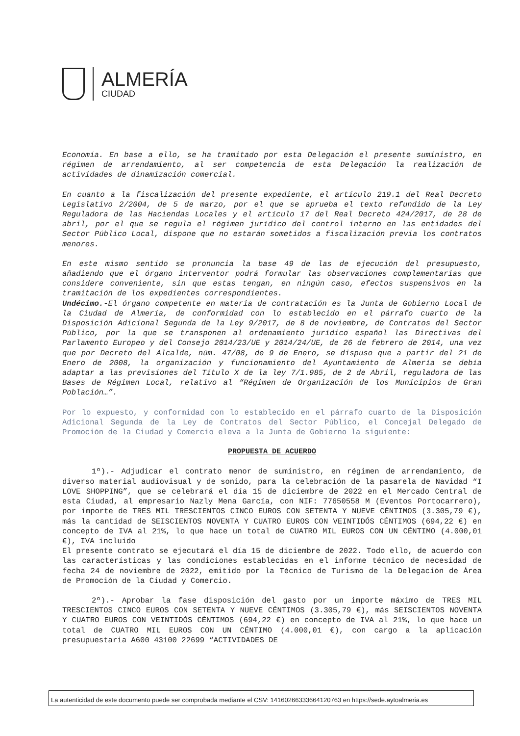ALMERÍA
CIUDAD
Economía. En base a ello, se ha tramitado por esta Delegación el presente suministro, en régimen de arrendamiento, al ser competencia de esta Delegación la realización de actividades de dinamización comercial.
En cuanto a la fiscalización del presente expediente, el artículo 219.1 del Real Decreto Legislativo 2/2004, de 5 de marzo, por el que se aprueba el texto refundido de la Ley Reguladora de las Haciendas Locales y el artículo 17 del Real Decreto 424/2017, de 28 de abril, por el que se regula el régimen jurídico del control interno en las entidades del Sector Público Local, dispone que no estarán sometidos a fiscalización previa los contratos menores.
En este mismo sentido se pronuncia la base 49 de las de ejecución del presupuesto, añadiendo que el órgano interventor podrá formular las observaciones complementarias que considere conveniente, sin que estas tengan, en ningún caso, efectos suspensivos en la tramitación de los expedientes correspondientes.
Undécimo.-El órgano competente en materia de contratación es la Junta de Gobierno Local de la Ciudad de Almería, de conformidad con lo establecido en el párrafo cuarto de la Disposición Adicional Segunda de la Ley 9/2017, de 8 de noviembre, de Contratos del Sector Público, por la que se transponen al ordenamiento jurídico español las Directivas del Parlamento Europeo y del Consejo 2014/23/UE y 2014/24/UE, de 26 de febrero de 2014, una vez que por Decreto del Alcalde, núm. 47/08, de 9 de Enero, se dispuso que a partir del 21 de Enero de 2008, la organización y funcionamiento del Ayuntamiento de Almería se debía adaptar a las previsiones del Título X de la ley 7/1.985, de 2 de Abril, reguladora de las Bases de Régimen Local, relativo al “Régimen de Organización de los Municipios de Gran Población…”.
Por lo expuesto, y conformidad con lo establecido en el párrafo cuarto de la Disposición Adicional Segunda de la Ley de Contratos del Sector Público, el Concejal Delegado de Promoción de la Ciudad y Comercio eleva a la Junta de Gobierno la siguiente:
PROPUESTA DE ACUERDO
1º).- Adjudicar el contrato menor de suministro, en régimen de arrendamiento, de diverso material audiovisual y de sonido, para la celebración de la pasarela de Navidad “I LOVE SHOPPING”, que se celebrará el día 15 de diciembre de 2022 en el Mercado Central de esta Ciudad, al empresario Nazly Mena García, con NIF: 77650558 M (Eventos Portocarrero), por importe de TRES MIL TRESCIENTOS CINCO EUROS CON SETENTA Y NUEVE CÉNTIMOS (3.305,79 €), más la cantidad de SEISCIENTOS NOVENTA Y CUATRO EUROS CON VEINTIDÓS CÉNTIMOS (694,22 €) en concepto de IVA al 21%, lo que hace un total de CUATRO MIL EUROS CON UN CÉNTIMO (4.000,01 €), IVA incluido
El presente contrato se ejecutará el día 15 de diciembre de 2022. Todo ello, de acuerdo con las características y las condiciones establecidas en el informe técnico de necesidad de fecha 24 de noviembre de 2022, emitido por la Técnico de Turismo de la Delegación de Área de Promoción de la Ciudad y Comercio.
2º).- Aprobar la fase disposición del gasto por un importe máximo de TRES MIL TRESCIENTOS CINCO EUROS CON SETENTA Y NUEVE CÉNTIMOS (3.305,79 €), más SEISCIENTOS NOVENTA Y CUATRO EUROS CON VEINTIDÓS CÉNTIMOS (694,22 €) en concepto de IVA al 21%, lo que hace un total de CUATRO MIL EUROS CON UN CÉNTIMO (4.000,01 €), con cargo a la aplicación presupuestaria A600 43100 22699 “ACTIVIDADES DE
La autenticidad de este documento puede ser comprobada mediante el CSV: 14160266333664120763 en https://sede.aytoalmeria.es